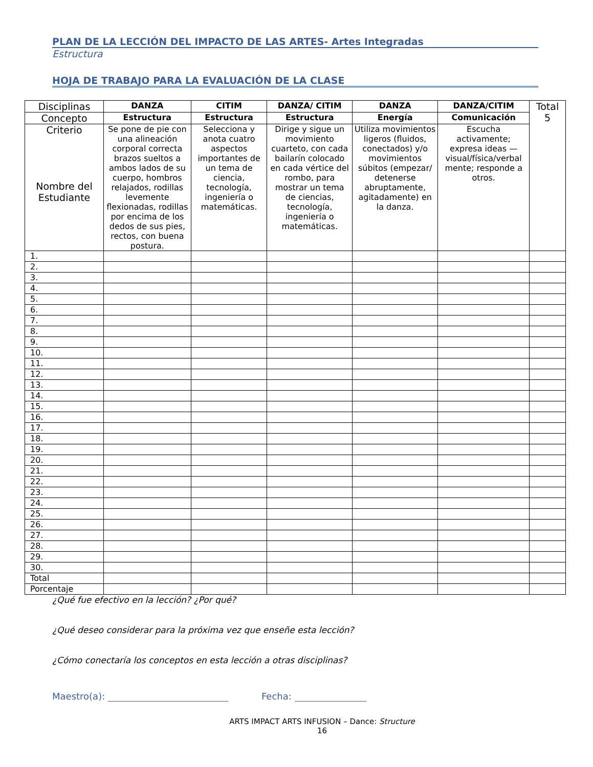PLAN DE LA LECCIÓN DEL IMPACTO DE LAS ARTES- Artes Integradas
Estructura
HOJA DE TRABAJO PARA LA EVALUACIÓN DE LA CLASE
| Disciplinas | DANZA | CITIM | DANZA/ CITIM | DANZA | DANZA/CITIM | Total 5 |
| Concepto | Estructura | Estructura | Estructura | Energía | Comunicación | |
| Criterio Nombre del Estudiante | Se pone de pie con una alineación corporal correcta brazos sueltos a ambos lados de su cuerpo, hombros relajados, rodillas levemente flexionadas, rodillas por encima de los dedos de sus pies, rectos, con buena postura. | Selecciona y anota cuatro aspectos importantes de un tema de ciencia, tecnología, ingeniería o matemáticas. | Dirige y sigue un movimiento cuarteto, con cada bailarín colocado en cada vértice del rombo, para mostrar un tema de ciencias, tecnología, ingeniería o matemáticas. | Utiliza movimientos ligeros (fluidos, conectados) y/o movimientos súbitos (empezar/ detenerse abruptamente, agitadamente) en la danza. | Escucha activamente; expresa ideas — visual/física/verbal mente; responde a otros. | |
| 1. | | | | | | |
| 2. | | | | | | |
| 3. | | | | | | |
| 4. | | | | | | |
| 5. | | | | | | |
| 6. | | | | | | |
| 7. | | | | | | |
| 8. | | | | | | |
| 9. | | | | | | |
| 10. | | | | | | |
| 11. | | | | | | |
| 12. | | | | | | |
| 13. | | | | | | |
| 14. | | | | | | |
| 15. | | | | | | |
| 16. | | | | | | |
| 17. | | | | | | |
| 18. | | | | | | |
| 19. | | | | | | |
| 20. | | | | | | |
| 21. | | | | | | |
| 22. | | | | | | |
| 23. | | | | | | |
| 24. | | | | | | |
| 25. | | | | | | |
| 26. | | | | | | |
| 27. | | | | | | |
| 28. | | | | | | |
| 29. | | | | | | |
| 30. | | | | | | |
| Total | | | | | | |
| Porcentaje | | | | | | |
¿Qué fue efectivo en la lección? ¿Por qué?
¿Qué deseo considerar para la próxima vez que enseñe esta lección?
¿Cómo conectaría los conceptos en esta lección a otras disciplinas?
Maestro(a): Fecha:
ARTS IMPACT ARTS INFUSION – Dance: Structure
16